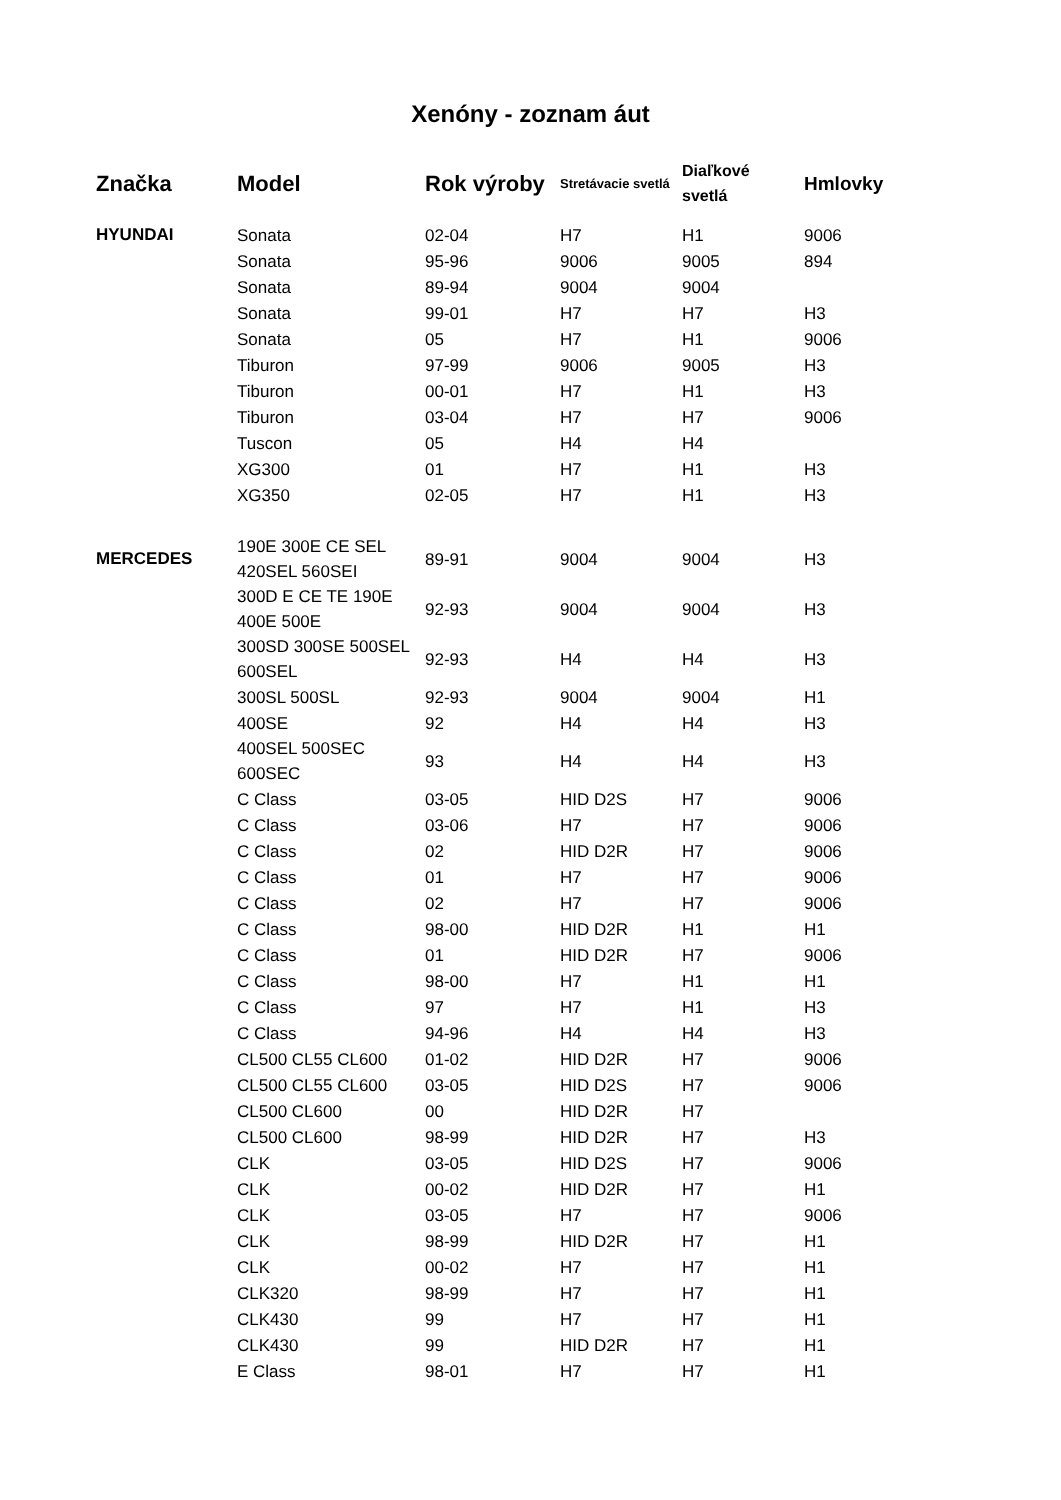Xenóny - zoznam áut
| Značka | Model | Rok výroby | Stretávacie svetlá | Diaľkové svetlá | Hmlovky |
| --- | --- | --- | --- | --- | --- |
| HYUNDAI | Sonata | 02-04 | H7 | H1 | 9006 |
| | Sonata | 95-96 | 9006 | 9005 | 894 |
| | Sonata | 89-94 | 9004 | 9004 | |
| | Sonata | 99-01 | H7 | H7 | H3 |
| | Sonata | 05 | H7 | H1 | 9006 |
| | Tiburon | 97-99 | 9006 | 9005 | H3 |
| | Tiburon | 00-01 | H7 | H1 | H3 |
| | Tiburon | 03-04 | H7 | H7 | 9006 |
| | Tuscon | 05 | H4 | H4 | |
| | XG300 | 01 | H7 | H1 | H3 |
| | XG350 | 02-05 | H7 | H1 | H3 |
| MERCEDES | 190E 300E CE SEL 420SEL 560SEI | 89-91 | 9004 | 9004 | H3 |
| | 300D E CE TE 190E 400E 500E | 92-93 | 9004 | 9004 | H3 |
| | 300SD 300SE 500SEL 600SEL | 92-93 | H4 | H4 | H3 |
| | 300SL 500SL | 92-93 | 9004 | 9004 | H1 |
| | 400SE | 92 | H4 | H4 | H3 |
| | 400SEL 500SEC 600SEC | 93 | H4 | H4 | H3 |
| | C Class | 03-05 | HID D2S | H7 | 9006 |
| | C Class | 03-06 | H7 | H7 | 9006 |
| | C Class | 02 | HID D2R | H7 | 9006 |
| | C Class | 01 | H7 | H7 | 9006 |
| | C Class | 02 | H7 | H7 | 9006 |
| | C Class | 98-00 | HID D2R | H1 | H1 |
| | C Class | 01 | HID D2R | H7 | 9006 |
| | C Class | 98-00 | H7 | H1 | H1 |
| | C Class | 97 | H7 | H1 | H3 |
| | C Class | 94-96 | H4 | H4 | H3 |
| | CL500 CL55 CL600 | 01-02 | HID D2R | H7 | 9006 |
| | CL500 CL55 CL600 | 03-05 | HID D2S | H7 | 9006 |
| | CL500 CL600 | 00 | HID D2R | H7 | |
| | CL500 CL600 | 98-99 | HID D2R | H7 | H3 |
| | CLK | 03-05 | HID D2S | H7 | 9006 |
| | CLK | 00-02 | HID D2R | H7 | H1 |
| | CLK | 03-05 | H7 | H7 | 9006 |
| | CLK | 98-99 | HID D2R | H7 | H1 |
| | CLK | 00-02 | H7 | H7 | H1 |
| | CLK320 | 98-99 | H7 | H7 | H1 |
| | CLK430 | 99 | H7 | H7 | H1 |
| | CLK430 | 99 | HID D2R | H7 | H1 |
| | E Class | 98-01 | H7 | H7 | H1 |